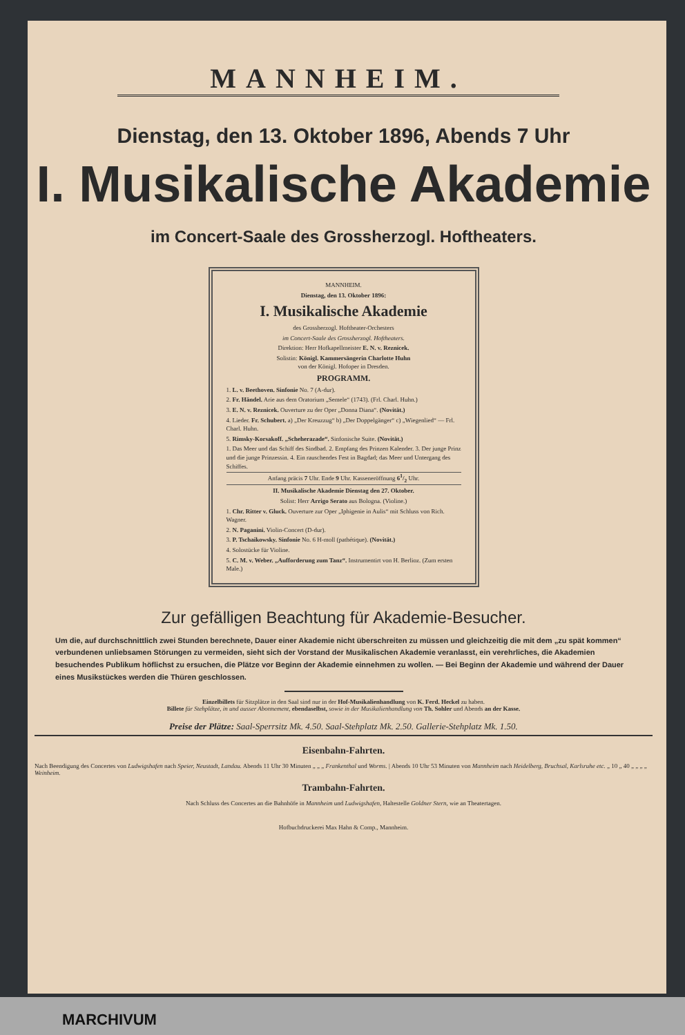MANNHEIM.
Dienstag, den 13. Oktober 1896, Abends 7 Uhr
I. Musikalische Akademie
im Concert-Saale des Grossherzogl. Hoftheaters.
MANNHEIM.
Dienstag, den 13. Oktober 1896:
I. Musikalische Akademie
des Grossherzogl. Hoftheater-Orchesters
im Concert-Saale des Grossherzogl. Hoftheaters.
Direktion: Herr Hofkapellmeister E. N. v. Reznicek.
Solistin: Königl. Kammersängerin Charlotte Huhn
von der Königl. Hofoper in Dresden.
PROGRAMM.
1. L. v. Beethoven. Sinfonie No. 7 (A-dur).
2. Fr. Händel. Arie aus dem Oratorium „Semele“ (1743). (Frl. Charl. Huhn.)
3. E. N. v. Reznicek. Ouverture zu der Oper „Donna Diana“. (Novität.)
4. Lieder. Fr. Schubert. a) „Der Kreuzzug“ b) „Der Doppelgänger“ c) „Wiegenlied“ — Frl. Charl. Huhn.
5. Rimsky-Korsakoff. „Scheherazade“. Sinfonische Suite. (Novität.)
1. Das Meer und das Schiff des Sindbad. 2. Empfang des Prinzen Kalender. 3. Der junge Prinz und die junge Prinzessin. 4. Ein rauschendes Fest in Bagdad; das Meer und Untergang des Schiffes.
Anfang präcis 7 Uhr. Ende 9 Uhr. Kasseneröffnung 61/2 Uhr.
II. Musikalische Akademie Dienstag den 27. Oktober.
Solist: Herr Arrigo Serato aus Bologna. (Violine.)
1. Chr. Ritter v. Gluck. Ouverture zur Oper „Iphigenie in Aulis“ mit Schluss von Rich. Wagner.
2. N. Paganini. Violin-Concert (D-dur).
3. P. Tschaikowsky. Sinfonie No. 6 H-moll (pathétique). (Novität.)
4. Solostücke für Violine.
5. C. M. v. Weber. „Aufforderung zum Tanz“. Instrumentirt von H. Berlioz. (Zum ersten Male.)
Zur gefälligen Beachtung für Akademie-Besucher.
Um die, auf durchschnittlich zwei Stunden berechnete, Dauer einer Akademie nicht überschreiten zu müssen und gleichzeitig die mit dem „zu spät kommen“ verbundenen unliebsamen Störungen zu vermeiden, sieht sich der Vorstand der Musikalischen Akademie veranlasst, ein verehrliches, die Akademien besuchendes Publikum höflichst zu ersuchen, die Plätze vor Beginn der Akademie einnehmen zu wollen. — Bei Beginn der Akademie und während der Dauer eines Musikstückes werden die Thüren geschlossen.
Einzelbillets für Sitzplätze in den Saal sind nur in der Hof-Musikalienhandlung von K. Ferd. Heckel zu haben.
Billete für Stehplätze, in und ausser Abonnement, ebendaselbst, sowie in der Musikalienhandlung von Th. Sohler und Abends an der Kasse.
Preise der Plätze: Saal-Sperrsitz Mk. 4.50. Saal-Stehplatz Mk. 2.50. Gallerie-Stehplatz Mk. 1.50.
Eisenbahn-Fahrten.
Nach Beendigung des Concertes von Ludwigshafen nach Speier, Neustadt, Landau. Abends 11 Uhr 30 Minuten „ „ „ Frankenthal und Worms. | Abends 10 Uhr 53 Minuten von Mannheim nach Heidelberg, Bruchsal, Karlsruhe etc. „ 10 „ 40 „ „ „ „ Weinheim.
Trambahn-Fahrten.
Nach Schluss des Concertes an die Bahnhöfe in Mannheim und Ludwigshafen, Haltestelle Goldner Stern, wie an Theatertagen.
Hofbuchdruckerei Max Hahn & Comp., Mannheim.
MARCHIVUM